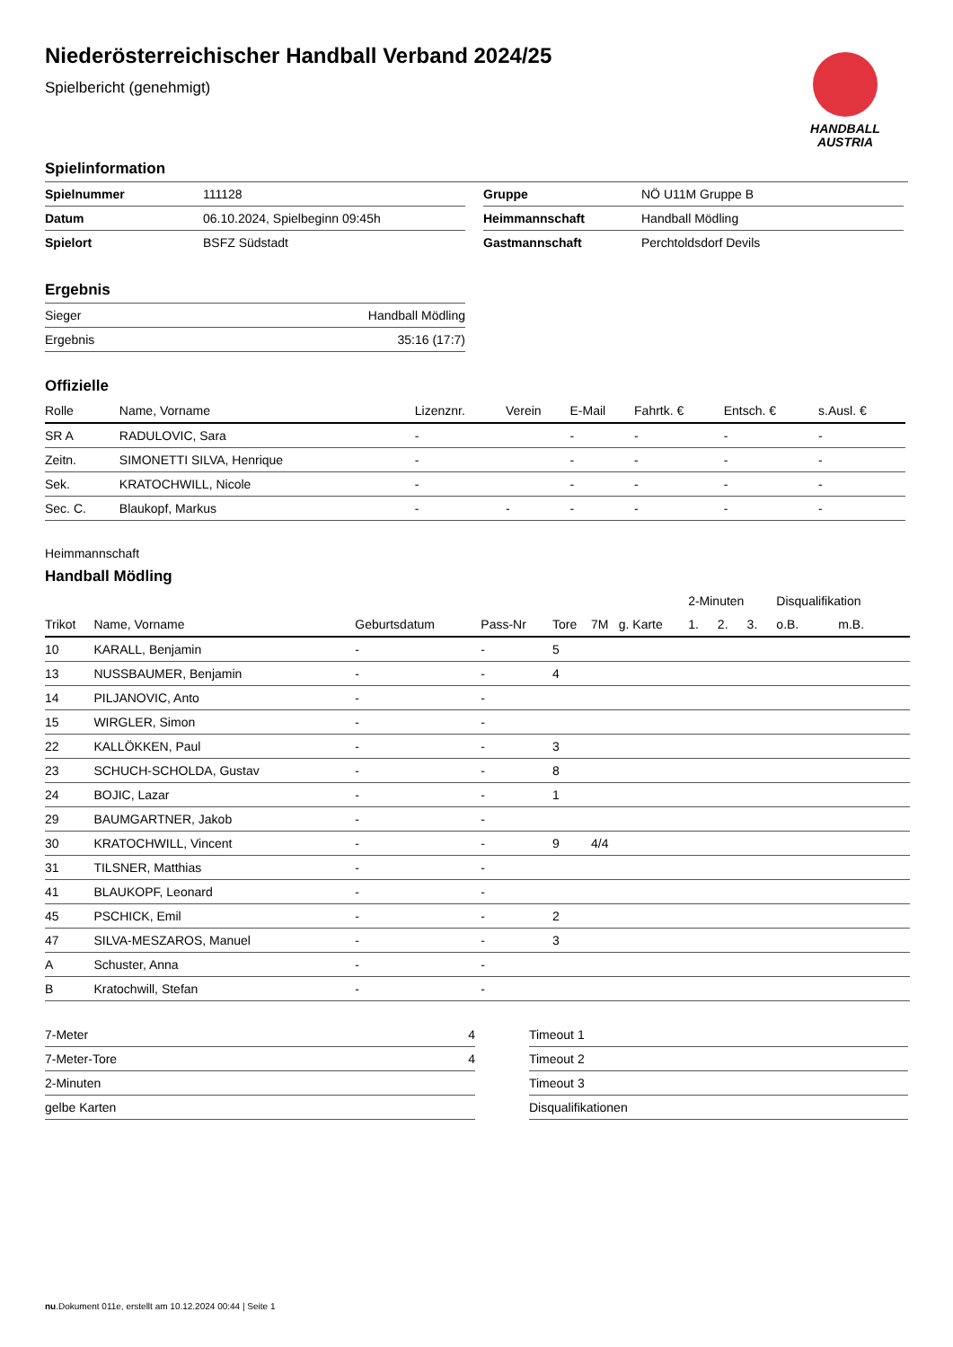Niederösterreichischer Handball Verband 2024/25
Spielbericht (genehmigt)
HANDBALL
AUSTRIA
Spielinformation
| Spielnummer | 111128 |
| Datum | 06.10.2024, Spielbeginn 09:45h |
| Spielort | BSFZ Südstadt |
| Gruppe | NÖ U11M Gruppe B |
| Heimmannschaft | Handball Mödling |
| Gastmannschaft | Perchtoldsdorf Devils |
Ergebnis
| Sieger | Handball Mödling |
| Ergebnis | 35:16 (17:7) |
Offizielle
| Rolle | Name, Vorname | Lizenznr. | Verein | E-Mail | Fahrtk. € | Entsch. € | s.Ausl. € |
| --- | --- | --- | --- | --- | --- | --- | --- |
| SR A | RADULOVIC, Sara | - | | - | - | - | - |
| Zeitn. | SIMONETTI SILVA, Henrique | - | | - | - | - | - |
| Sek. | KRATOCHWILL, Nicole | - | | - | - | - | - |
| Sec. C. | Blaukopf, Markus | - | - | - | - | - | - |
Heimmannschaft
Handball Mödling
| | | | | | | | 2-Minuten | | | Disqualifikation | |
| --- | --- | --- | --- | --- | --- | --- | --- | --- | --- | --- | --- |
| Trikot | Name, Vorname | Geburtsdatum | Pass-Nr | Tore | 7M | g. Karte | 1. | 2. | 3. | o.B. | m.B. |
| 10 | KARALL, Benjamin | - | - | 5 | | | | | | | |
| 13 | NUSSBAUMER, Benjamin | - | - | 4 | | | | | | | |
| 14 | PILJANOVIC, Anto | - | - | | | | | | | | |
| 15 | WIRGLER, Simon | - | - | | | | | | | | |
| 22 | KALLÖKKEN, Paul | - | - | 3 | | | | | | | |
| 23 | SCHUCH-SCHOLDA, Gustav | - | - | 8 | | | | | | | |
| 24 | BOJIC, Lazar | - | - | 1 | | | | | | | |
| 29 | BAUMGARTNER, Jakob | - | - | | | | | | | | |
| 30 | KRATOCHWILL, Vincent | - | - | 9 | 4/4 | | | | | | |
| 31 | TILSNER, Matthias | - | - | | | | | | | | |
| 41 | BLAUKOPF, Leonard | - | - | | | | | | | | |
| 45 | PSCHICK, Emil | - | - | 2 | | | | | | | |
| 47 | SILVA-MESZAROS, Manuel | - | - | 3 | | | | | | | |
| A | Schuster, Anna | - | - | | | | | | | | |
| B | Kratochwill, Stefan | - | - | | | | | | | | |
| 7-Meter | 4 |
| 7-Meter-Tore | 4 |
| 2-Minuten | |
| gelbe Karten | |
| Timeout 1 |
| Timeout 2 |
| Timeout 3 |
| Disqualifikationen |
nu.Dokument 011e, erstellt am 10.12.2024 00:44 | Seite 1